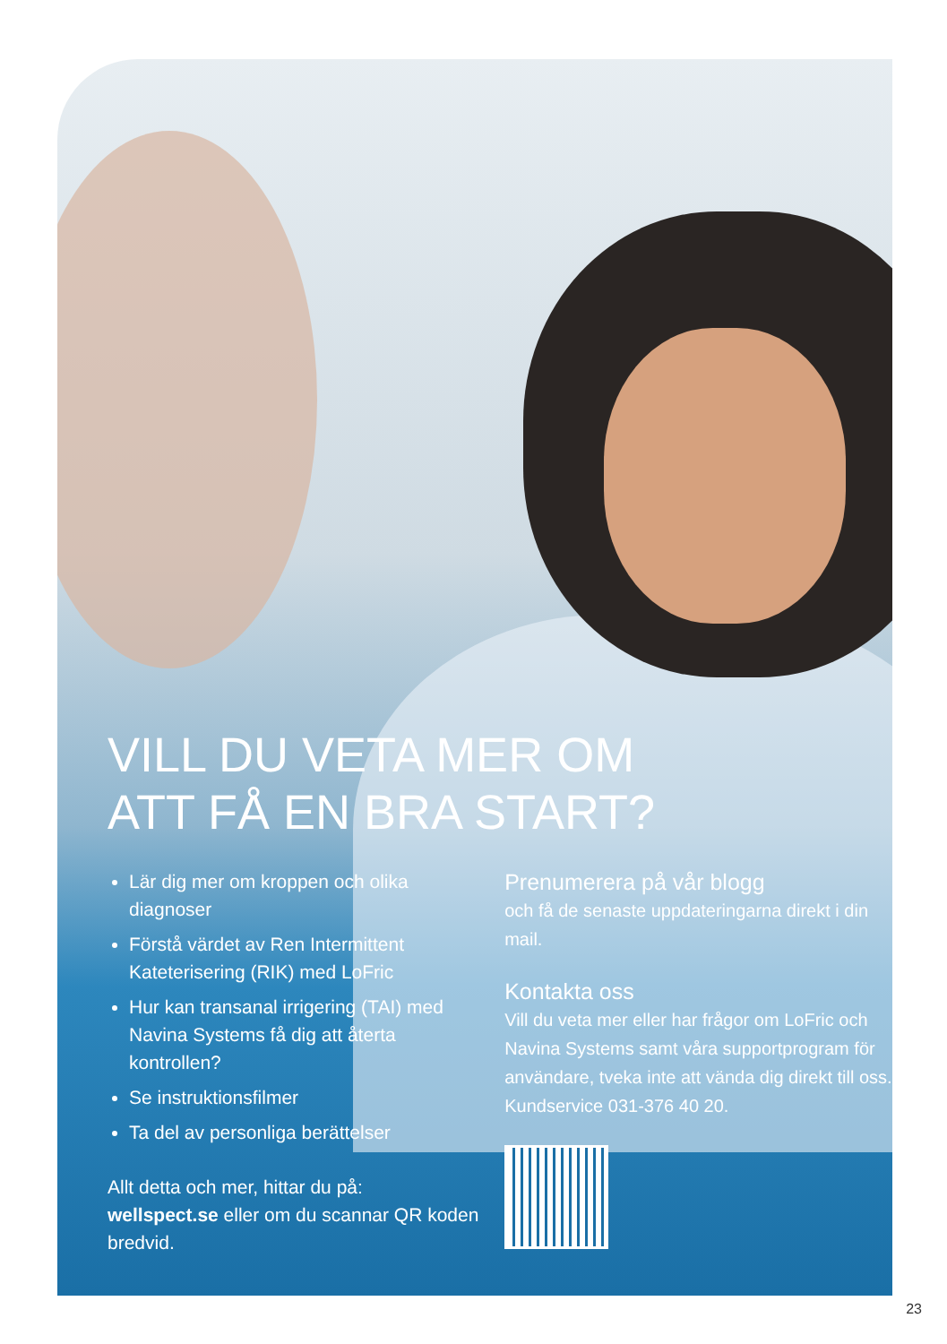VILL DU VETA MER OM
ATT FÅ EN BRA START?
Lär dig mer om kroppen och olika diagnoser
Förstå värdet av Ren Intermittent Kateterisering (RIK) med LoFric
Hur kan transanal irrigering (TAI) med Navina Systems få dig att återta kontrollen?
Se instruktionsfilmer
Ta del av personliga berättelser
Allt detta och mer, hittar du på:
wellspect.se eller om du scannar QR koden bredvid.
Prenumerera på vår blogg
och få de senaste uppdateringarna direkt i din mail.
Kontakta oss
Vill du veta mer eller har frågor om LoFric och Navina Systems samt våra supportprogram för användare, tveka inte att vända dig direkt till oss. Kundservice 031-376 40 20.
23